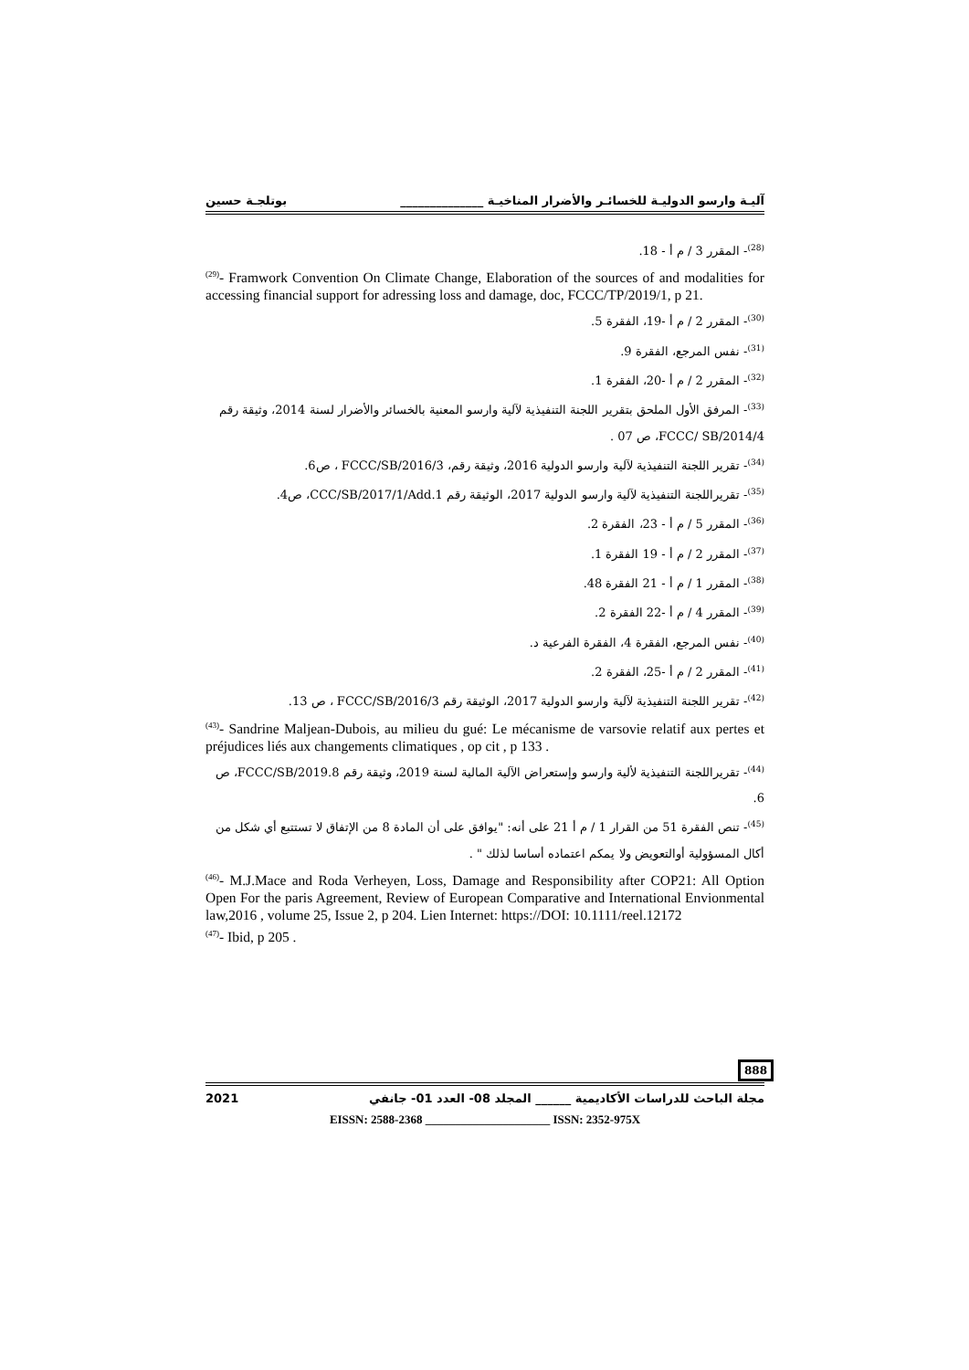آليـة وارسو الدوليـة للخسائـر والأضرار المناخيـة ______________ بوتلجـة حسين
<sup>(28)</sup>- المقرر 3 / م أ - 18.
<sup>(29)</sup>- Framwork Convention On Climate Change, Elaboration of the sources of and modalities for accessing financial support for adressing loss and damage, doc, FCCC/TP/2019/1, p 21.
<sup>(30)</sup>- المقرر 2 / م أ -19، الفقرة 5.
<sup>(31)</sup>- نفس المرجع، الفقرة 9.
<sup>(32)</sup>- المقرر 2 / م أ -20، الفقرة 1.
<sup>(33)</sup>- المرفق الأول الملحق بتقرير اللجنة التنفيذية لآلية وارسو المعنية بالخسائر والأضرار لسنة 2014، وثيقة رقم FCCC/ SB/2014/4، ص 07 .
<sup>(34)</sup>- تقرير اللجنة التنفيذية لآلية وارسو الدولية 2016، وثيقة رقم، FCCC/SB/2016/3 ، ص6.
<sup>(35)</sup>- تقريراللجنة التنفيذية لآلية وارسو الدولية 2017، الوثيقة رقم CCC/SB/2017/1/Add.1، ص4.
<sup>(36)</sup>- المقرر 5 / م أ - 23، الفقرة 2.
<sup>(37)</sup>- المقرر 2 / م أ - 19 الفقرة 1.
<sup>(38)</sup>- المقرر 1 / م أ - 21 الفقرة 48.
<sup>(39)</sup>- المقرر 4 / م أ -22 الفقرة 2.
<sup>(40)</sup>- نفس المرجع، الفقرة 4، الفقرة الفرعية د.
<sup>(41)</sup>- المقرر 2 / م أ -25، الفقرة 2.
<sup>(42)</sup>- تقرير اللجنة التنفيذية لآلية وارسو الدولية 2017، الوثيقة رقم FCCC/SB/2016/3 ، ص 13.
<sup>(43)</sup>- Sandrine Maljean-Dubois, au milieu du gué: Le mécanisme de varsovie relatif aux pertes et préjudices liés aux changements climatiques , op cit , p 133 .
<sup>(44)</sup>- تقريراللجنة التنفيذية لألية وارسو وإستعراض الآلية المالية لسنة 2019، وثيقة رقم FCCC/SB/2019.8، ص 6.
<sup>(45)</sup>- تنص الفقرة 51 من القرار 1 / م أ 21 على أنه: "يوافق على أن المادة 8 من الإتفاق لا تستتبع أي شكل من أكال المسؤولية أوالتعويض ولا يمكم اعتماده أساسا لذلك " .
<sup>(46)</sup>- M.J.Mace and Roda Verheyen, Loss, Damage and Responsibility after COP21: All Option Open For the paris Agreement, Review of European Comparative and International Envionmental law,2016 , volume 25, Issue 2, p 204. Lien Internet: https://DOI: 10.1111/reel.12172
<sup>(47)</sup>- Ibid, p 205 .
مجلة الباحث للدراسات الأكاديمية ______ المجلد 08- العدد 01- جانفي 2021
EISSN: 2588-2368 _____________________ ISSN: 2352-975X
888